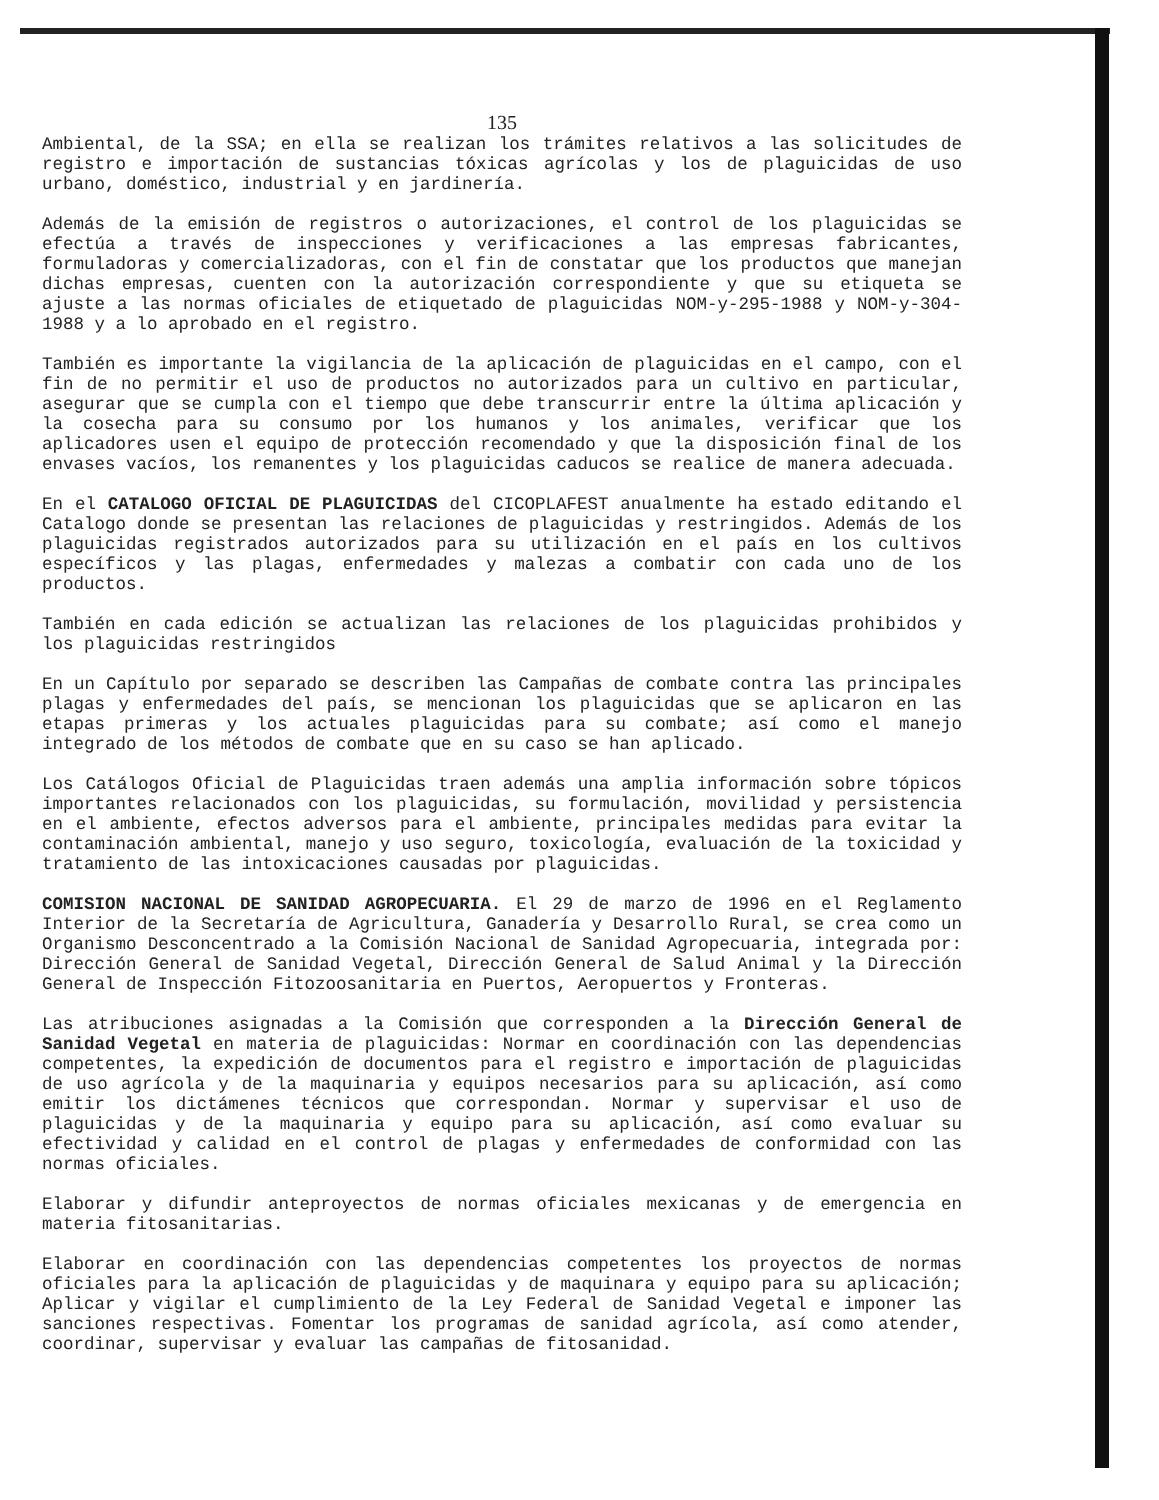135
Ambiental, de la SSA; en ella se realizan los trámites relativos a las solicitudes de registro e importación de sustancias tóxicas agrícolas y los de plaguicidas de uso urbano, doméstico, industrial y en jardinería.
Además de la emisión de registros o autorizaciones, el control de los plaguicidas se efectúa a través de inspecciones y verificaciones a las empresas fabricantes, formuladoras y comercializadoras, con el fin de constatar que los productos que manejan dichas empresas, cuenten con la autorización correspondiente y que su etiqueta se ajuste a las normas oficiales de etiquetado de plaguicidas NOM-y-295-1988 y NOM-y-304-1988 y a lo aprobado en el registro.
También es importante la vigilancia de la aplicación de plaguicidas en el campo, con el fin de no permitir el uso de productos no autorizados para un cultivo en particular, asegurar que se cumpla con el tiempo que debe transcurrir entre la última aplicación y la cosecha para su consumo por los humanos y los animales, verificar que los aplicadores usen el equipo de protección recomendado y que la disposición final de los envases vacíos, los remanentes y los plaguicidas caducos se realice de manera adecuada.
En el CATALOGO OFICIAL DE PLAGUICIDAS del CICOPLAFEST anualmente ha estado editando el Catalogo donde se presentan las relaciones de plaguicidas y restringidos. Además de los plaguicidas registrados autorizados para su utilización en el país en los cultivos específicos y las plagas, enfermedades y malezas a combatir con cada uno de los productos.
También en cada edición se actualizan las relaciones de los plaguicidas prohibidos y los plaguicidas restringidos
En un Capítulo por separado se describen las Campañas de combate contra las principales plagas y enfermedades del país, se mencionan los plaguicidas que se aplicaron en las etapas primeras y los actuales plaguicidas para su combate; así como el manejo integrado de los métodos de combate que en su caso se han aplicado.
Los Catálogos Oficial de Plaguicidas traen además una amplia información sobre tópicos importantes relacionados con los plaguicidas, su formulación, movilidad y persistencia en el ambiente, efectos adversos para el ambiente, principales medidas para evitar la contaminación ambiental, manejo y uso seguro, toxicología, evaluación de la toxicidad y tratamiento de las intoxicaciones causadas por plaguicidas.
COMISION NACIONAL DE SANIDAD AGROPECUARIA. El 29 de marzo de 1996 en el Reglamento Interior de la Secretaría de Agricultura, Ganadería y Desarrollo Rural, se crea como un Organismo Desconcentrado a la Comisión Nacional de Sanidad Agropecuaria, integrada por: Dirección General de Sanidad Vegetal, Dirección General de Salud Animal y la Dirección General de Inspección Fitozoosanitaria en Puertos, Aeropuertos y Fronteras.
Las atribuciones asignadas a la Comisión que corresponden a la Dirección General de Sanidad Vegetal en materia de plaguicidas: Normar en coordinación con las dependencias competentes, la expedición de documentos para el registro e importación de plaguicidas de uso agrícola y de la maquinaria y equipos necesarios para su aplicación, así como emitir los dictámenes técnicos que correspondan. Normar y supervisar el uso de plaguicidas y de la maquinaria y equipo para su aplicación, así como evaluar su efectividad y calidad en el control de plagas y enfermedades de conformidad con las normas oficiales.
Elaborar y difundir anteproyectos de normas oficiales mexicanas y de emergencia en materia fitosanitarias.
Elaborar en coordinación con las dependencias competentes los proyectos de normas oficiales para la aplicación de plaguicidas y de maquinara y equipo para su aplicación; Aplicar y vigilar el cumplimiento de la Ley Federal de Sanidad Vegetal e imponer las sanciones respectivas. Fomentar los programas de sanidad agrícola, así como atender, coordinar, supervisar y evaluar las campañas de fitosanidad.